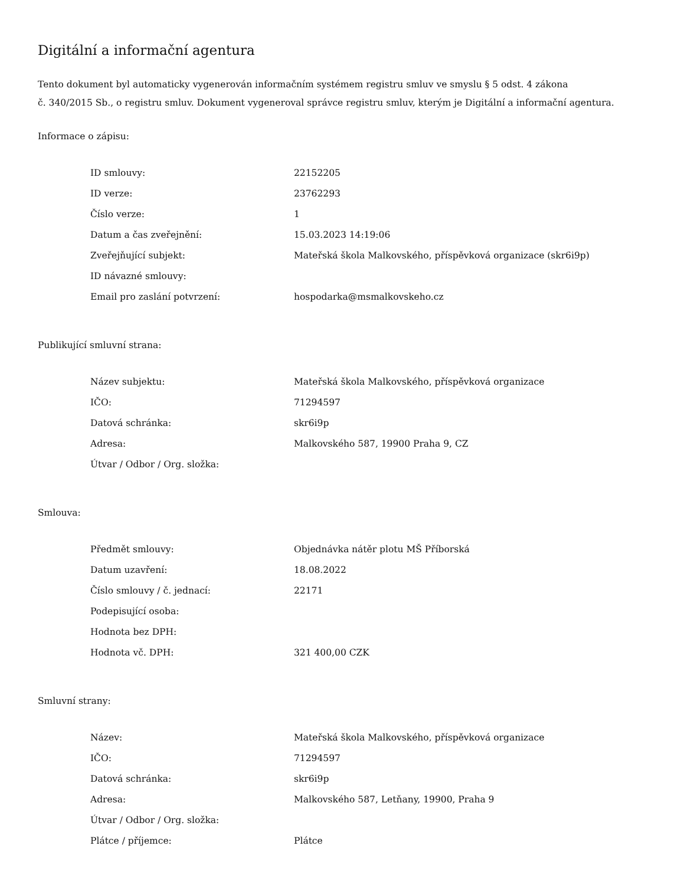Digitální a informační agentura
Tento dokument byl automaticky vygenerován informačním systémem registru smluv ve smyslu § 5 odst. 4 zákona
č. 340/2015 Sb., o registru smluv. Dokument vygeneroval správce registru smluv, kterým je Digitální a informační agentura.
Informace o zápisu:
| ID smlouvy: | 22152205 |
| ID verze: | 23762293 |
| Číslo verze: | 1 |
| Datum a čas zveřejnění: | 15.03.2023 14:19:06 |
| Zveřejňující subjekt: | Mateřská škola Malkovského, příspěvková organizace (skr6i9p) |
| ID návazné smlouvy: | |
| Email pro zaslání potvrzení: | hospodarka@msmalkovskeho.cz |
Publikující smluvní strana:
| Název subjektu: | Mateřská škola Malkovského, příspěvková organizace |
| IČO: | 71294597 |
| Datová schránka: | skr6i9p |
| Adresa: | Malkovského 587, 19900 Praha 9, CZ |
| Útvar / Odbor / Org. složka: | |
Smlouva:
| Předmět smlouvy: | Objednávka nátěr plotu MŠ Příborská |
| Datum uzavření: | 18.08.2022 |
| Číslo smlouvy / č. jednací: | 22171 |
| Podepisující osoba: | |
| Hodnota bez DPH: | |
| Hodnota vč. DPH: | 321 400,00 CZK |
Smluvní strany:
| Název: | Mateřská škola Malkovského, příspěvková organizace |
| IČO: | 71294597 |
| Datová schránka: | skr6i9p |
| Adresa: | Malkovského 587, Letňany, 19900, Praha 9 |
| Útvar / Odbor / Org. složka: | |
| Plátce / příjemce: | Plátce |